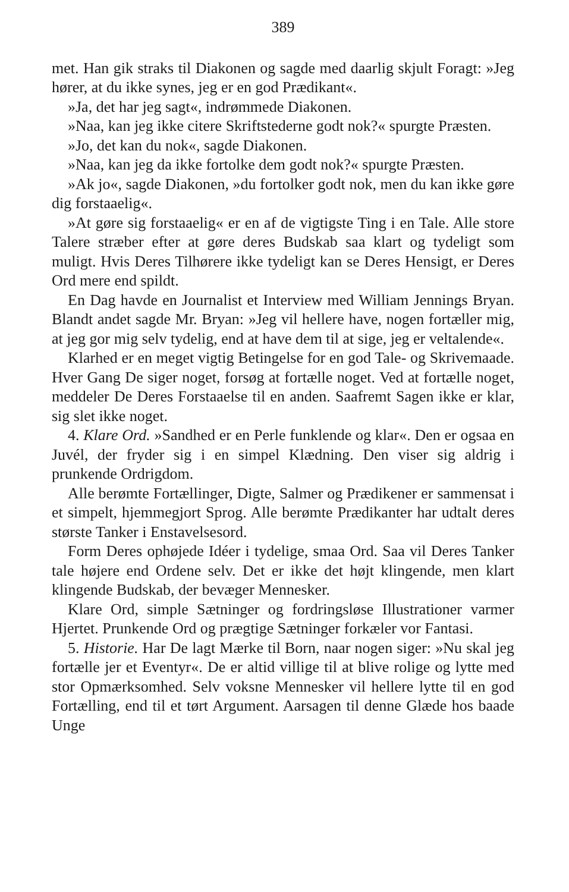389
met. Han gik straks til Diakonen og sagde med daarlig skjult Foragt: »Jeg hører, at du ikke synes, jeg er en god Prædikant«.
»Ja, det har jeg sagt«, indrømmede Diakonen.
»Naa, kan jeg ikke citere Skriftstederne godt nok?« spurgte Præsten.
»Jo, det kan du nok«, sagde Diakonen.
»Naa, kan jeg da ikke fortolke dem godt nok?« spurgte Præsten.
»Ak jo«, sagde Diakonen, »du fortolker godt nok, men du kan ikke gøre dig forstaaelig«.
»At gøre sig forstaaelig« er en af de vigtigste Ting i en Tale. Alle store Talere stræber efter at gøre deres Budskab saa klart og tydeligt som muligt. Hvis Deres Tilhørere ikke tydeligt kan se Deres Hensigt, er Deres Ord mere end spildt.
En Dag havde en Journalist et Interview med William Jennings Bryan. Blandt andet sagde Mr. Bryan: »Jeg vil hellere have, nogen fortæller mig, at jeg gor mig selv tydelig, end at have dem til at sige, jeg er veltalende«.
Klarhed er en meget vigtig Betingelse for en god Tale- og Skrivemaade. Hver Gang De siger noget, forsøg at fortælle noget. Ved at fortælle noget, meddeler De Deres Forstaaelse til en anden. Saafremt Sagen ikke er klar, sig slet ikke noget.
4. Klare Ord. »Sandhed er en Perle funklende og klar«. Den er ogsaa en Juvél, der fryder sig i en simpel Klædning. Den viser sig aldrig i prunkende Ordrigdom.
Alle berømte Fortællinger, Digte, Salmer og Prædikener er sammensat i et simpelt, hjemmegjort Sprog. Alle berømte Prædikanter har udtalt deres største Tanker i Enstavelsesord.
Form Deres ophøjede Idéer i tydelige, smaa Ord. Saa vil Deres Tanker tale højere end Ordene selv. Det er ikke det højt klingende, men klart klingende Budskab, der bevæger Mennesker.
Klare Ord, simple Sætninger og fordringsløse Illustrationer varmer Hjertet. Prunkende Ord og prægtige Sætninger forkæler vor Fantasi.
5. Historie. Har De lagt Mærke til Born, naar nogen siger: »Nu skal jeg fortælle jer et Eventyr«. De er altid villige til at blive rolige og lytte med stor Opmærksomhed. Selv voksne Mennesker vil hellere lytte til en god Fortælling, end til et tørt Argument. Aarsagen til denne Glæde hos baade Unge